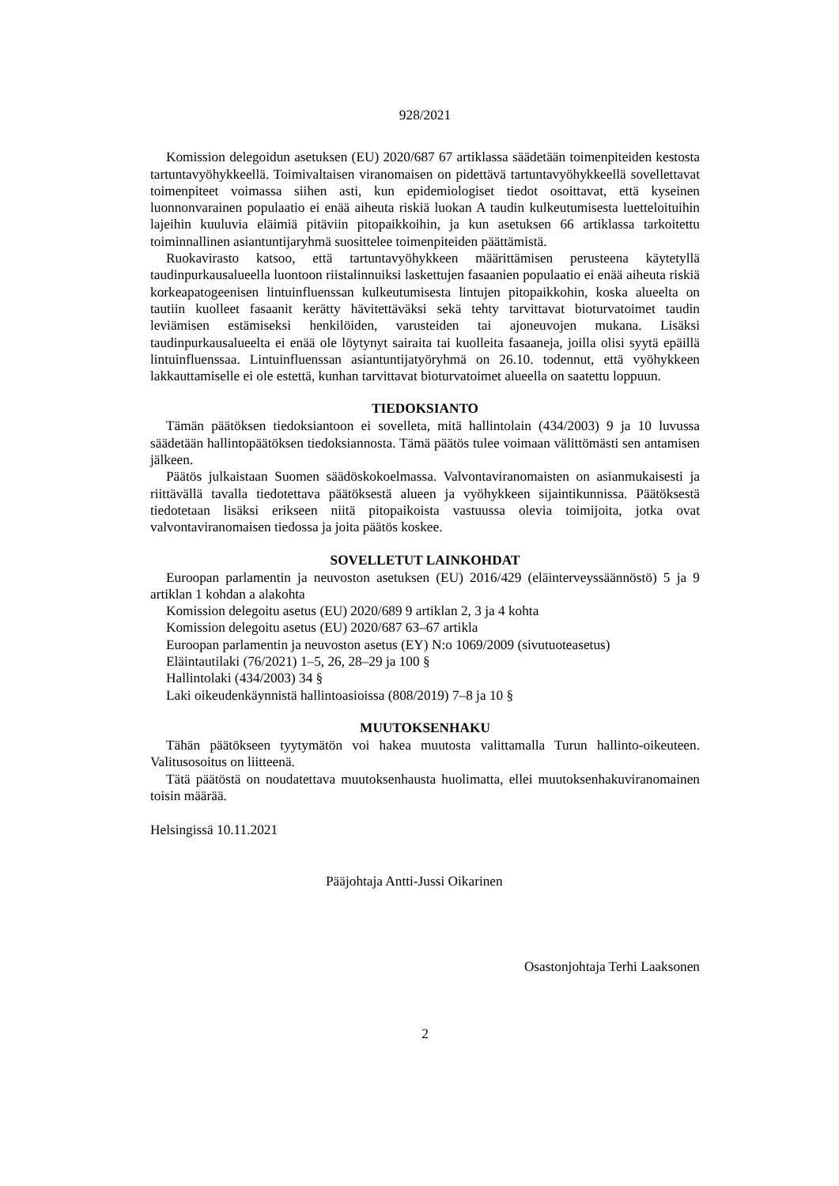928/2021
Komission delegoidun asetuksen (EU) 2020/687 67 artiklassa säädetään toimenpiteiden kestosta tartuntavyöhykkeellä. Toimivaltaisen viranomaisen on pidettävä tartuntavyöhykkeellä sovellettavat toimenpiteet voimassa siihen asti, kun epidemiologiset tiedot osoittavat, että kyseinen luonnonvarainen populaatio ei enää aiheuta riskiä luokan A taudin kulkeutumisesta luetteloituihin lajeihin kuuluvia eläimiä pitäviin pitopaikkoihin, ja kun asetuksen 66 artiklassa tarkoitettu toiminnallinen asiantuntijaryhmä suosittelee toimenpiteiden päättämistä.
Ruokavirasto katsoo, että tartuntavyöhykkeen määrittämisen perusteena käytetyllä taudinpurkausalueella luontoon riistalinnuiksi laskettujen fasaanien populaatio ei enää aiheuta riskiä korkeapatogeenisen lintuinfluenssan kulkeutumisesta lintujen pitopaikkohin, koska alueelta on tautiin kuolleet fasaanit kerätty hävitettäväksi sekä tehty tarvittavat bioturvatoimet taudin leviämisen estämiseksi henkilöiden, varusteiden tai ajoneuvojen mukana. Lisäksi taudinpurkausalueelta ei enää ole löytynyt sairaita tai kuolleita fasaaneja, joilla olisi syytä epäillä lintuinfluenssaa. Lintuinfluenssan asiantuntijatyöryhmä on 26.10. todennut, että vyöhykkeen lakkauttamiselle ei ole estettä, kunhan tarvittavat bioturvatoimet alueella on saatettu loppuun.
TIEDOKSIANTO
Tämän päätöksen tiedoksiantoon ei sovelleta, mitä hallintolain (434/2003) 9 ja 10 luvussa säädetään hallintopäätöksen tiedoksiannosta. Tämä päätös tulee voimaan välittömästi sen antamisen jälkeen.
Päätös julkaistaan Suomen säädöskokoelmassa. Valvontaviranomaisten on asianmukaisesti ja riittävällä tavalla tiedotettava päätöksestä alueen ja vyöhykkeen sijaintikunnissa. Päätöksestä tiedotetaan lisäksi erikseen niitä pitopaikoista vastuussa olevia toimijoita, jotka ovat valvontaviranomaisen tiedossa ja joita päätös koskee.
SOVELLETUT LAINKOHDAT
Euroopan parlamentin ja neuvoston asetuksen (EU) 2016/429 (eläinterveyssäännöstö) 5 ja 9 artiklan 1 kohdan a alakohta
Komission delegoitu asetus (EU) 2020/689 9 artiklan 2, 3 ja 4 kohta
Komission delegoitu asetus (EU) 2020/687 63–67 artikla
Euroopan parlamentin ja neuvoston asetus (EY) N:o 1069/2009 (sivutuoteasetus)
Eläintautilaki (76/2021) 1–5, 26, 28–29 ja 100 §
Hallintolaki (434/2003) 34 §
Laki oikeudenkäynnistä hallintoasioissa (808/2019) 7–8 ja 10 §
MUUTOKSENHAKU
Tähän päätökseen tyytymätön voi hakea muutosta valittamalla Turun hallinto-oikeuteen. Valitusosoitus on liitteenä.
Tätä päätöstä on noudatettava muutoksenhausta huolimatta, ellei muutoksenhakuviranomainen toisin määrää.
Helsingissä 10.11.2021
Pääjohtaja Antti-Jussi Oikarinen
Osastonjohtaja Terhi Laaksonen
2